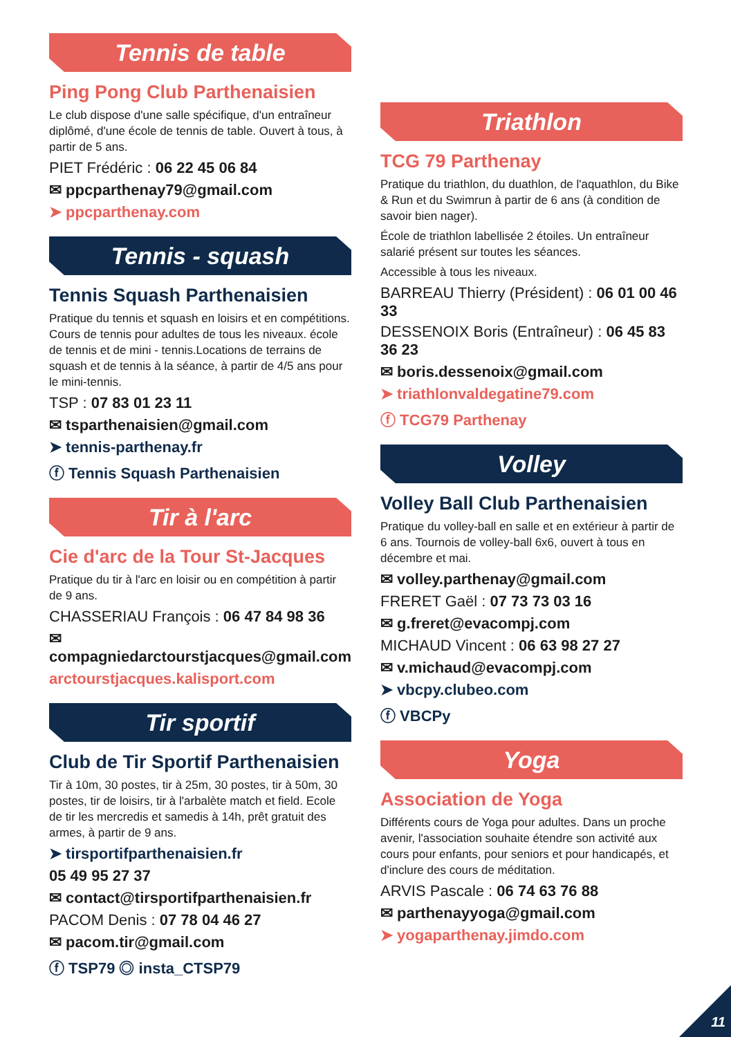Tennis de table
Ping Pong Club Parthenaisien
Le club dispose d'une salle spécifique, d'un entraîneur diplômé, d'une école de tennis de table. Ouvert à tous, à partir de 5 ans.
PIET Frédéric : 06 22 45 06 84
✉ ppcparthenay79@gmail.com
➤ ppcparthenay.com
Tennis - squash
Tennis Squash Parthenaisien
Pratique du tennis et squash en loisirs et en compétitions. Cours de tennis pour adultes de tous les niveaux. école de tennis et de mini - tennis.Locations de terrains de squash et de tennis à la séance, à partir de 4/5 ans pour le mini-tennis.
TSP : 07 83 01 23 11
✉ tsparthenaisien@gmail.com
➤ tennis-parthenay.fr
ⓕ Tennis Squash Parthenaisien
Tir à l'arc
Cie d'arc de la Tour St-Jacques
Pratique du tir à l'arc en loisir ou en compétition à partir de 9 ans.
CHASSERIAU François : 06 47 84 98 36
✉ compagniedarctourstjacques@gmail.com
arctourstjacques.kalisport.com
Tir sportif
Club de Tir Sportif Parthenaisien
Tir à 10m, 30 postes, tir à 25m, 30 postes, tir à 50m, 30 postes, tir de loisirs, tir à l'arbalète match et field. Ecole de tir les mercredis et samedis à 14h, prêt gratuit des armes, à partir de 9 ans.
➤ tirsportifparthenaisien.fr
05 49 95 27 37
✉ contact@tirsportifparthenaisien.fr
PACOM Denis : 07 78 04 46 27
✉ pacom.tir@gmail.com
ⓕ TSP79 ◎ insta_CTSP79
Triathlon
TCG 79 Parthenay
Pratique du triathlon, du duathlon, de l'aquathlon, du Bike & Run et du Swimrun à partir de 6 ans (à condition de savoir bien nager).
École de triathlon labellisée 2 étoiles. Un entraîneur salarié présent sur toutes les séances.
Accessible à tous les niveaux.
BARREAU Thierry (Président) : 06 01 00 46 33
DESSENOIX Boris (Entraîneur) : 06 45 83 36 23
✉ boris.dessenoix@gmail.com
➤ triathlonvaldegatine79.com
ⓕ TCG79 Parthenay
Volley
Volley Ball Club Parthenaisien
Pratique du volley-ball en salle et en extérieur à partir de 6 ans. Tournois de volley-ball 6x6, ouvert à tous en décembre et mai.
✉ volley.parthenay@gmail.com
FRERET Gaël : 07 73 73 03 16
✉ g.freret@evacompj.com
MICHAUD Vincent : 06 63 98 27 27
✉ v.michaud@evacompj.com
➤ vbcpy.clubeo.com
ⓕ VBCPy
Yoga
Association de Yoga
Différents cours de Yoga pour adultes. Dans un proche avenir, l'association souhaite étendre son activité aux cours pour enfants, pour seniors et pour handicapés, et d'inclure des cours de méditation.
ARVIS Pascale : 06 74 63 76 88
✉ parthenayyoga@gmail.com
➤ yogaparthenay.jimdo.com
11